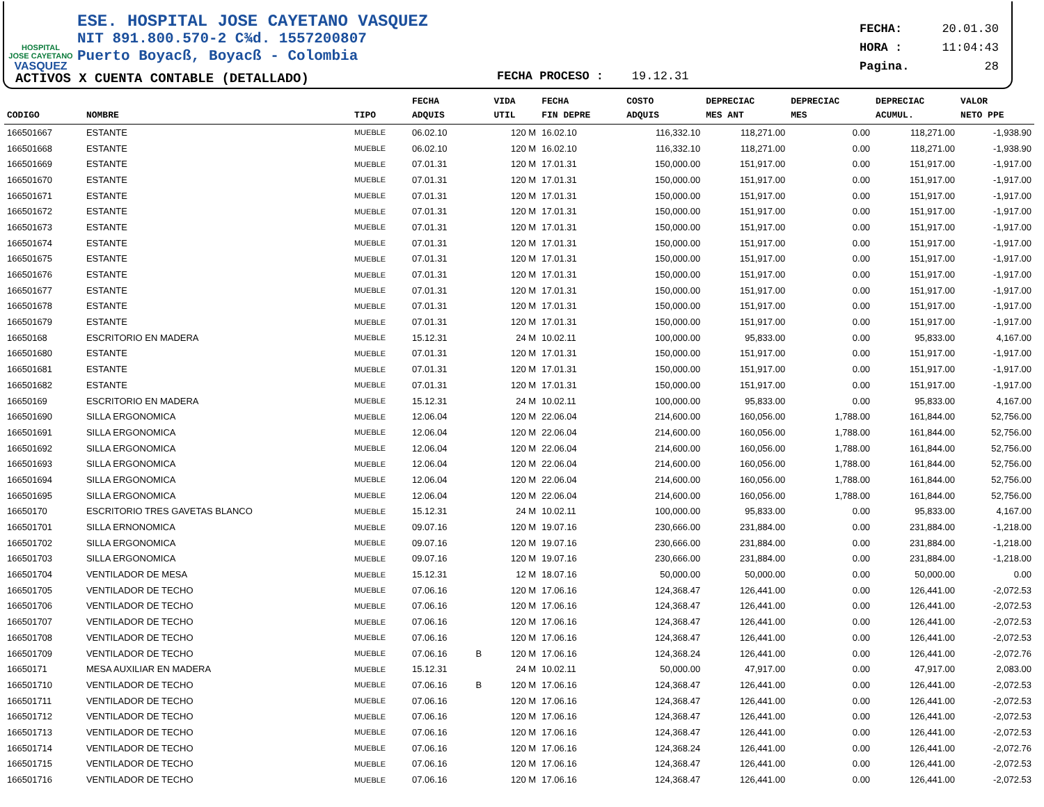HOSPITAL
JOSE CAYETANO
VASQUEZ
ESE. HOSPITAL JOSE CAYETANO VASQUEZ
NIT 891.800.570-2 C¾d. 1557200807
Puerto Boyacß, Boyacß - Colombia
ACTIVOS X CUENTA CONTABLE (DETALLADO)
FECHA PROCESO : 19.12.31
FECHA: 20.01.30
HORA : 11:04:43
Pagina. 28
| CODIGO | NOMBRE | TIPO | FECHA ADQUIS | | VIDA UTIL | FECHA FIN DEPRE | COSTO ADQUIS | DEPRECIAC MES ANT | DEPRECIAC MES | DEPRECIAC ACUMUL. | VALOR NETO PPE |
| --- | --- | --- | --- | --- | --- | --- | --- | --- | --- | --- | --- |
| 166501667 | ESTANTE | MUEBLE | 06.02.10 | | 120 M | 16.02.10 | 116,332.10 | 118,271.00 | 0.00 | 118,271.00 | -1,938.90 |
| 166501668 | ESTANTE | MUEBLE | 06.02.10 | | 120 M | 16.02.10 | 116,332.10 | 118,271.00 | 0.00 | 118,271.00 | -1,938.90 |
| 166501669 | ESTANTE | MUEBLE | 07.01.31 | | 120 M | 17.01.31 | 150,000.00 | 151,917.00 | 0.00 | 151,917.00 | -1,917.00 |
| 166501670 | ESTANTE | MUEBLE | 07.01.31 | | 120 M | 17.01.31 | 150,000.00 | 151,917.00 | 0.00 | 151,917.00 | -1,917.00 |
| 166501671 | ESTANTE | MUEBLE | 07.01.31 | | 120 M | 17.01.31 | 150,000.00 | 151,917.00 | 0.00 | 151,917.00 | -1,917.00 |
| 166501672 | ESTANTE | MUEBLE | 07.01.31 | | 120 M | 17.01.31 | 150,000.00 | 151,917.00 | 0.00 | 151,917.00 | -1,917.00 |
| 166501673 | ESTANTE | MUEBLE | 07.01.31 | | 120 M | 17.01.31 | 150,000.00 | 151,917.00 | 0.00 | 151,917.00 | -1,917.00 |
| 166501674 | ESTANTE | MUEBLE | 07.01.31 | | 120 M | 17.01.31 | 150,000.00 | 151,917.00 | 0.00 | 151,917.00 | -1,917.00 |
| 166501675 | ESTANTE | MUEBLE | 07.01.31 | | 120 M | 17.01.31 | 150,000.00 | 151,917.00 | 0.00 | 151,917.00 | -1,917.00 |
| 166501676 | ESTANTE | MUEBLE | 07.01.31 | | 120 M | 17.01.31 | 150,000.00 | 151,917.00 | 0.00 | 151,917.00 | -1,917.00 |
| 166501677 | ESTANTE | MUEBLE | 07.01.31 | | 120 M | 17.01.31 | 150,000.00 | 151,917.00 | 0.00 | 151,917.00 | -1,917.00 |
| 166501678 | ESTANTE | MUEBLE | 07.01.31 | | 120 M | 17.01.31 | 150,000.00 | 151,917.00 | 0.00 | 151,917.00 | -1,917.00 |
| 166501679 | ESTANTE | MUEBLE | 07.01.31 | | 120 M | 17.01.31 | 150,000.00 | 151,917.00 | 0.00 | 151,917.00 | -1,917.00 |
| 16650168 | ESCRITORIO EN MADERA | MUEBLE | 15.12.31 | | 24 M | 10.02.11 | 100,000.00 | 95,833.00 | 0.00 | 95,833.00 | 4,167.00 |
| 166501680 | ESTANTE | MUEBLE | 07.01.31 | | 120 M | 17.01.31 | 150,000.00 | 151,917.00 | 0.00 | 151,917.00 | -1,917.00 |
| 166501681 | ESTANTE | MUEBLE | 07.01.31 | | 120 M | 17.01.31 | 150,000.00 | 151,917.00 | 0.00 | 151,917.00 | -1,917.00 |
| 166501682 | ESTANTE | MUEBLE | 07.01.31 | | 120 M | 17.01.31 | 150,000.00 | 151,917.00 | 0.00 | 151,917.00 | -1,917.00 |
| 16650169 | ESCRITORIO EN MADERA | MUEBLE | 15.12.31 | | 24 M | 10.02.11 | 100,000.00 | 95,833.00 | 0.00 | 95,833.00 | 4,167.00 |
| 166501690 | SILLA ERGONOMICA | MUEBLE | 12.06.04 | | 120 M | 22.06.04 | 214,600.00 | 160,056.00 | 1,788.00 | 161,844.00 | 52,756.00 |
| 166501691 | SILLA ERGONOMICA | MUEBLE | 12.06.04 | | 120 M | 22.06.04 | 214,600.00 | 160,056.00 | 1,788.00 | 161,844.00 | 52,756.00 |
| 166501692 | SILLA ERGONOMICA | MUEBLE | 12.06.04 | | 120 M | 22.06.04 | 214,600.00 | 160,056.00 | 1,788.00 | 161,844.00 | 52,756.00 |
| 166501693 | SILLA ERGONOMICA | MUEBLE | 12.06.04 | | 120 M | 22.06.04 | 214,600.00 | 160,056.00 | 1,788.00 | 161,844.00 | 52,756.00 |
| 166501694 | SILLA ERGONOMICA | MUEBLE | 12.06.04 | | 120 M | 22.06.04 | 214,600.00 | 160,056.00 | 1,788.00 | 161,844.00 | 52,756.00 |
| 166501695 | SILLA ERGONOMICA | MUEBLE | 12.06.04 | | 120 M | 22.06.04 | 214,600.00 | 160,056.00 | 1,788.00 | 161,844.00 | 52,756.00 |
| 16650170 | ESCRITORIO TRES GAVETAS BLANCO | MUEBLE | 15.12.31 | | 24 M | 10.02.11 | 100,000.00 | 95,833.00 | 0.00 | 95,833.00 | 4,167.00 |
| 166501701 | SILLA ERNONOMICA | MUEBLE | 09.07.16 | | 120 M | 19.07.16 | 230,666.00 | 231,884.00 | 0.00 | 231,884.00 | -1,218.00 |
| 166501702 | SILLA ERGONOMICA | MUEBLE | 09.07.16 | | 120 M | 19.07.16 | 230,666.00 | 231,884.00 | 0.00 | 231,884.00 | -1,218.00 |
| 166501703 | SILLA ERGONOMICA | MUEBLE | 09.07.16 | | 120 M | 19.07.16 | 230,666.00 | 231,884.00 | 0.00 | 231,884.00 | -1,218.00 |
| 166501704 | VENTILADOR DE MESA | MUEBLE | 15.12.31 | | 12 M | 18.07.16 | 50,000.00 | 50,000.00 | 0.00 | 50,000.00 | 0.00 |
| 166501705 | VENTILADOR DE TECHO | MUEBLE | 07.06.16 | | 120 M | 17.06.16 | 124,368.47 | 126,441.00 | 0.00 | 126,441.00 | -2,072.53 |
| 166501706 | VENTILADOR DE TECHO | MUEBLE | 07.06.16 | | 120 M | 17.06.16 | 124,368.47 | 126,441.00 | 0.00 | 126,441.00 | -2,072.53 |
| 166501707 | VENTILADOR DE TECHO | MUEBLE | 07.06.16 | | 120 M | 17.06.16 | 124,368.47 | 126,441.00 | 0.00 | 126,441.00 | -2,072.53 |
| 166501708 | VENTILADOR DE TECHO | MUEBLE | 07.06.16 | | 120 M | 17.06.16 | 124,368.47 | 126,441.00 | 0.00 | 126,441.00 | -2,072.53 |
| 166501709 | VENTILADOR DE TECHO | MUEBLE | 07.06.16 | B | 120 M | 17.06.16 | 124,368.24 | 126,441.00 | 0.00 | 126,441.00 | -2,072.76 |
| 16650171 | MESA AUXILIAR EN MADERA | MUEBLE | 15.12.31 | | 24 M | 10.02.11 | 50,000.00 | 47,917.00 | 0.00 | 47,917.00 | 2,083.00 |
| 166501710 | VENTILADOR DE TECHO | MUEBLE | 07.06.16 | B | 120 M | 17.06.16 | 124,368.47 | 126,441.00 | 0.00 | 126,441.00 | -2,072.53 |
| 166501711 | VENTILADOR DE TECHO | MUEBLE | 07.06.16 | | 120 M | 17.06.16 | 124,368.47 | 126,441.00 | 0.00 | 126,441.00 | -2,072.53 |
| 166501712 | VENTILADOR DE TECHO | MUEBLE | 07.06.16 | | 120 M | 17.06.16 | 124,368.47 | 126,441.00 | 0.00 | 126,441.00 | -2,072.53 |
| 166501713 | VENTILADOR DE TECHO | MUEBLE | 07.06.16 | | 120 M | 17.06.16 | 124,368.47 | 126,441.00 | 0.00 | 126,441.00 | -2,072.53 |
| 166501714 | VENTILADOR DE TECHO | MUEBLE | 07.06.16 | | 120 M | 17.06.16 | 124,368.24 | 126,441.00 | 0.00 | 126,441.00 | -2,072.76 |
| 166501715 | VENTILADOR DE TECHO | MUEBLE | 07.06.16 | | 120 M | 17.06.16 | 124,368.47 | 126,441.00 | 0.00 | 126,441.00 | -2,072.53 |
| 166501716 | VENTILADOR DE TECHO | MUEBLE | 07.06.16 | | 120 M | 17.06.16 | 124,368.47 | 126,441.00 | 0.00 | 126,441.00 | -2,072.53 |